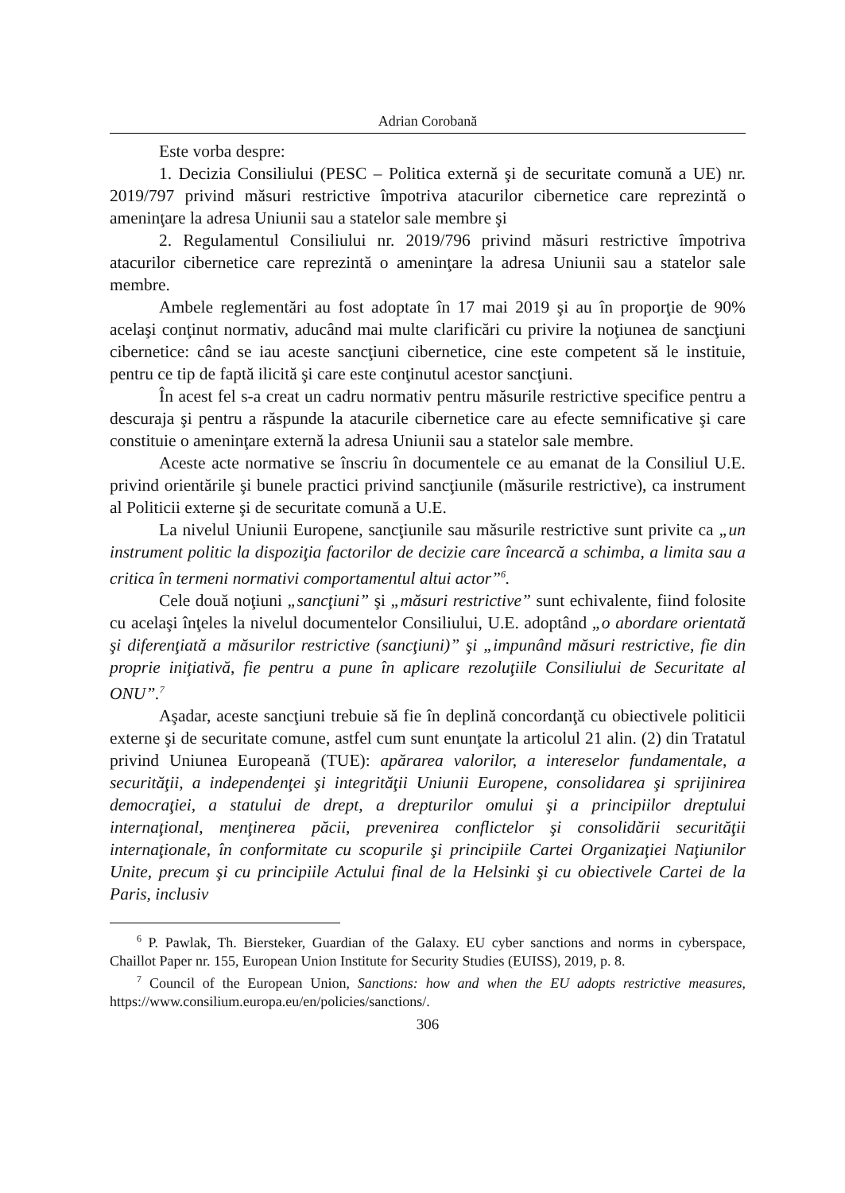Adrian Corobană
Este vorba despre:
1. Decizia Consiliului (PESC – Politica externă şi de securitate comună a UE) nr. 2019/797 privind măsuri restrictive împotriva atacurilor cibernetice care reprezintă o ameninţare la adresa Uniunii sau a statelor sale membre şi
2. Regulamentul Consiliului nr. 2019/796 privind măsuri restrictive împotriva atacurilor cibernetice care reprezintă o ameninţare la adresa Uniunii sau a statelor sale membre.
Ambele reglementări au fost adoptate în 17 mai 2019 şi au în proporţie de 90% acelaşi conţinut normativ, aducând mai multe clarificări cu privire la noţiunea de sancţiuni cibernetice: când se iau aceste sancţiuni cibernetice, cine este competent să le instituie, pentru ce tip de faptă ilicită şi care este conţinutul acestor sancţiuni.
În acest fel s-a creat un cadru normativ pentru măsurile restrictive specifice pentru a descuraja şi pentru a răspunde la atacurile cibernetice care au efecte semnificative şi care constituie o ameninţare externă la adresa Uniunii sau a statelor sale membre.
Aceste acte normative se înscriu în documentele ce au emanat de la Consiliul U.E. privind orientările şi bunele practici privind sancţiunile (măsurile restrictive), ca instrument al Politicii externe şi de securitate comună a U.E.
La nivelul Uniunii Europene, sancţiunile sau măsurile restrictive sunt privite ca „un instrument politic la dispoziţia factorilor de decizie care încearcă a schimba, a limita sau a critica în termeni normativi comportamentul altui actor”<sup>6</sup>.
Cele două noţiuni „sancţiuni” şi „măsuri restrictive” sunt echivalente, fiind folosite cu acelaşi înţeles la nivelul documentelor Consiliului, U.E. adoptând „o abordare orientată şi diferenţiată a măsurilor restrictive (sancţiuni)” şi „impunând măsuri restrictive, fie din proprie iniţiativă, fie pentru a pune în aplicare rezoluţiile Consiliului de Securitate al ONU”.<sup>7</sup>
Aşadar, aceste sancţiuni trebuie să fie în deplină concordanţă cu obiectivele politicii externe şi de securitate comune, astfel cum sunt enunţate la articolul 21 alin. (2) din Tratatul privind Uniunea Europeană (TUE): apărarea valorilor, a intereselor fundamentale, a securităţii, a independenţei şi integrităţii Uniunii Europene, consolidarea şi sprijinirea democraţiei, a statului de drept, a drepturilor omului şi a principiilor dreptului internaţional, menţinerea păcii, prevenirea conflictelor şi consolidării securităţii internaţionale, în conformitate cu scopurile şi principiile Cartei Organizaţiei Naţiunilor Unite, precum şi cu principiile Actului final de la Helsinki şi cu obiectivele Cartei de la Paris, inclusiv
<sup>6</sup> P. Pawlak, Th. Biersteker, Guardian of the Galaxy. EU cyber sanctions and norms in cyberspace, Chaillot Paper nr. 155, European Union Institute for Security Studies (EUISS), 2019, p. 8.
<sup>7</sup> Council of the European Union, Sanctions: how and when the EU adopts restrictive measures, https://www.consilium.europa.eu/en/policies/sanctions/.
306